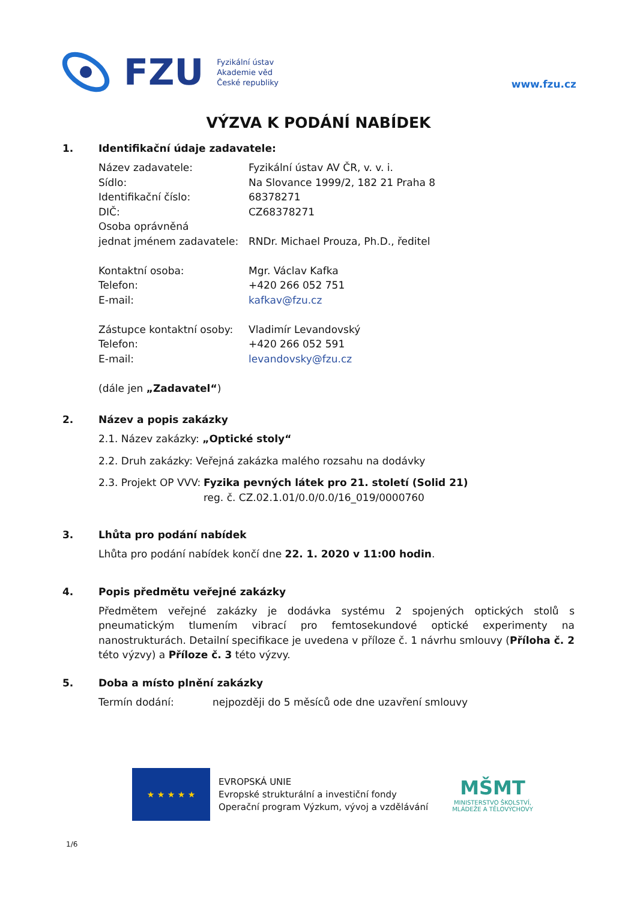FZU
Fyzikální ústav
Akademie věd
České republiky
www.fzu.cz
VÝZVA K PODÁNÍ NABÍDEK
1. Identifikační údaje zadavatele:
Název zadavatele: Fyzikální ústav AV ČR, v. v. i.
Sídlo: Na Slovance 1999/2, 182 21 Praha 8
Identifikační číslo: 68378271
DIČ: CZ68378271
Osoba oprávněná
jednat jménem zadavatele:
RNDr. Michael Prouza, Ph.D., ředitel
Kontaktní osoba: Mgr. Václav Kafka
Telefon: +420 266 052 751
E-mail: kafkav@fzu.cz
Zástupce kontaktní osoby:
Vladimír Levandovský
Telefon: +420 266 052 591
E-mail: levandovsky@fzu.cz
(dále jen „Zadavatel“)
2. Název a popis zakázky
2.1. Název zakázky: „Optické stoly“
2.2. Druh zakázky: Veřejná zakázka malého rozsahu na dodávky
2.3. Projekt OP VVV:
Fyzika pevných látek pro 21. století (Solid 21)
reg. č. CZ.02.1.01/0.0/0.0/16_019/0000760
3. Lhůta pro podání nabídek
Lhůta pro podání nabídek končí dne 22. 1. 2020 v 11:00 hodin.
4. Popis předmětu veřejné zakázky
Předmětem veřejné zakázky je dodávka systému 2 spojených optických stolů s pneumatickým tlumením vibrací pro femtosekundové optické experimenty na nanostrukturách. Detailní specifikace je uvedena v příloze č. 1 návrhu smlouvy (Příloha č. 2 této výzvy) a Příloze č. 3 této výzvy.
5. Doba a místo plnění zakázky
Termín dodání: nejpozději do 5 měsíců ode dne uzavření smlouvy
★ ★ ★ ★ ★
EVROPSKÁ UNIE
Evropské strukturální a investiční fondy
Operační program Výzkum, vývoj a vzdělávání
MŠMT
MINISTERSTVO ŠKOLSTVÍ,
MLÁDEŽE A TĚLOVÝCHOVY
1/6